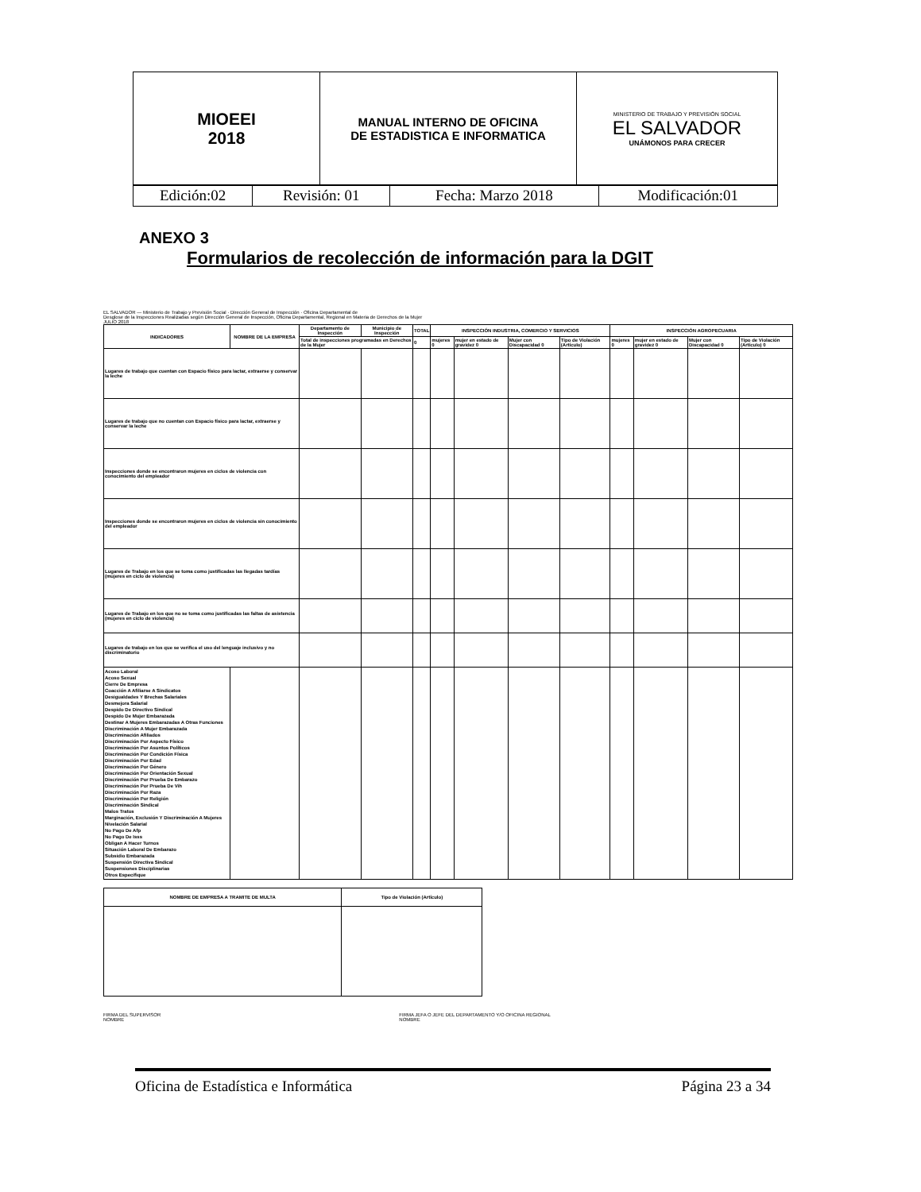| MIOEEI 2018 | MANUAL INTERNO DE OFICINA DE ESTADISTICA E INFORMATICA | MINISTERIO DE TRABAJO Y PREVISIÓN SOCIAL EL SALVADOR UNÁMONOS PARA CRECER |
| Edición:02 | Revisión: 01 | Fecha: Marzo 2018 | Modificación:01 |
ANEXO 3
Formularios de recolección de información para la DGIT
EL SALVADOR — Ministerio de Trabajo y Previsión Social · Dirección General de Inspección · Oficina Departamental de
Desglose de la Inspecciones Realizadas según Dirección General de Inspección, Oficina Departamental, Regional en Materia de Derechos de la Mujer
JULIO 2018
| INDICADORES | NOMBRE DE LA EMPRESA | Departamento de Inspección | Municipio de Inspección | TOTAL | INSPECCIÓN INDUSTRIA, COMERCIO Y SERVICIOS | | | | INSPECCIÓN AGROPECUARIA | | | |
| --- | --- | --- | --- | --- | --- | --- | --- | --- | --- | --- | --- | --- |
| | | Total de inspecciones programadas en Derechos de la Mujer | | 0 | mujeres 0 | mujer en estado de gravidez 0 | Mujer con Discapacidad 0 | Tipo de Violación (Artículo) | mujeres 0 | mujer en estado de gravidez 0 | Mujer con Discapacidad 0 | Tipo de Violación (Artículo) 0 |
| Lugares de trabajo que cuentan con Espacio físico para lactar, extraerse y conservar la leche | | | | | | | | | | | | |
| Lugares de trabajo que no cuentan con Espacio físico para lactar, extraerse y conservar la leche | | | | | | | | | | | | |
| Inspecciones donde se encontraron mujeres en ciclos de violencia con conocimiento del empleador | | | | | | | | | | | | |
| Inspecciones donde se encontraron mujeres en ciclos de violencia sin conocimiento del empleador | | | | | | | | | | | | |
| Lugares de Trabajo en los que se toma como justificadas las llegadas tardías (mujeres en ciclo de violencia) | | | | | | | | | | | | |
| Lugares de Trabajo en los que no se toma como justificadas las faltas de asistencia (mujeres en ciclo de violencia) | | | | | | | | | | | | |
| Lugares de trabajo en los que se verifica el uso del lenguaje inclusivo y no discriminatorio | | | | | | | | | | | | |
| Acoso Laboral Acoso Sexual Cierre De Empresa Coacción A Afiliarse A Sindicatos Desigualdades Y Brechas Salariales Desmejora Salarial Despido De Directivo Sindical Despido De Mujer Embarazada Destinar A Mujeres Embarazadas A Otras Funciones Discriminación A Mujer Embarazada Discriminación Afiliados Discriminación Por Aspecto Físico Discriminación Por Asuntos Políticos Discriminación Por Condición Física Discriminación Por Edad Discriminación Por Género Discriminación Por Orientación Sexual Discriminación Por Prueba De Embarazo Discriminación Por Prueba De Vih Discriminación Por Raza Discriminación Por Religión Discriminación Sindical Malos Tratos Marginación, Exclusión Y Discriminación A Mujeres Nivelación Salarial No Pago De Afp No Pago De Isss Obligan A Hacer Turnos Situación Laboral De Embarazo Subsidio Embarazada Suspensión Directiva Sindical Suspensiones Disciplinarias Otros Especifique | | | | | | | | | | | | |
| NOMBRE DE EMPRESA A TRAMITE DE MULTA | Tipo de Violación (Artículo) |
| --- | --- |
FIRMA DEL SUPERVISOR
NOMBRE FIRMA JEFA O JEFE DEL DEPARTAMENTO Y/O OFICINA REGIONAL
NOMBRE
Oficina de Estadística e Informática Página 23 a 34